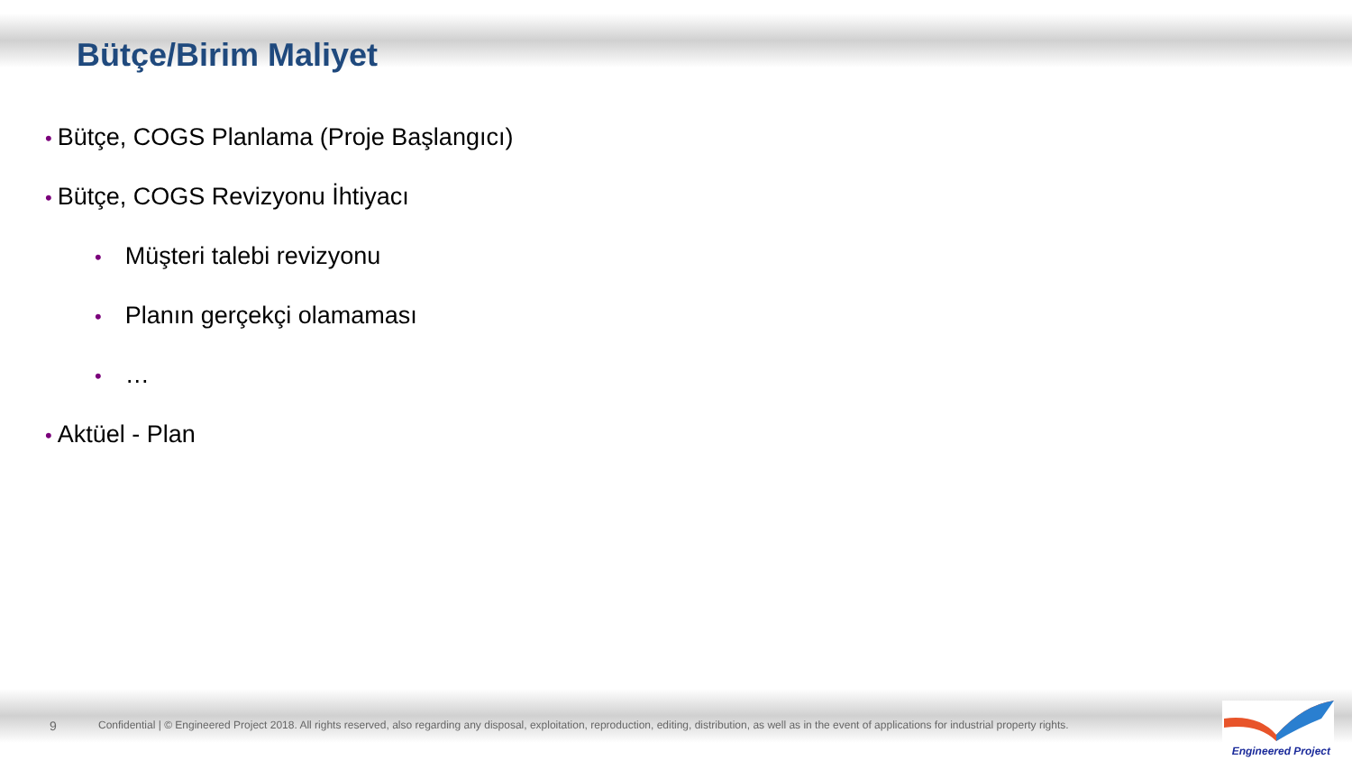Bütçe/Birim Maliyet
• Bütçe, COGS Planlama (Proje Başlangıcı)
• Bütçe, COGS Revizyonu İhtiyacı
• Müşteri talebi revizyonu
• Planın gerçekçi olamaması
• …
• Aktüel - Plan
9 Confidential | © Engineered Project 2018. All rights reserved, also regarding any disposal, exploitation, reproduction, editing, distribution, as well as in the event of applications for industrial property rights.
Engineered Project